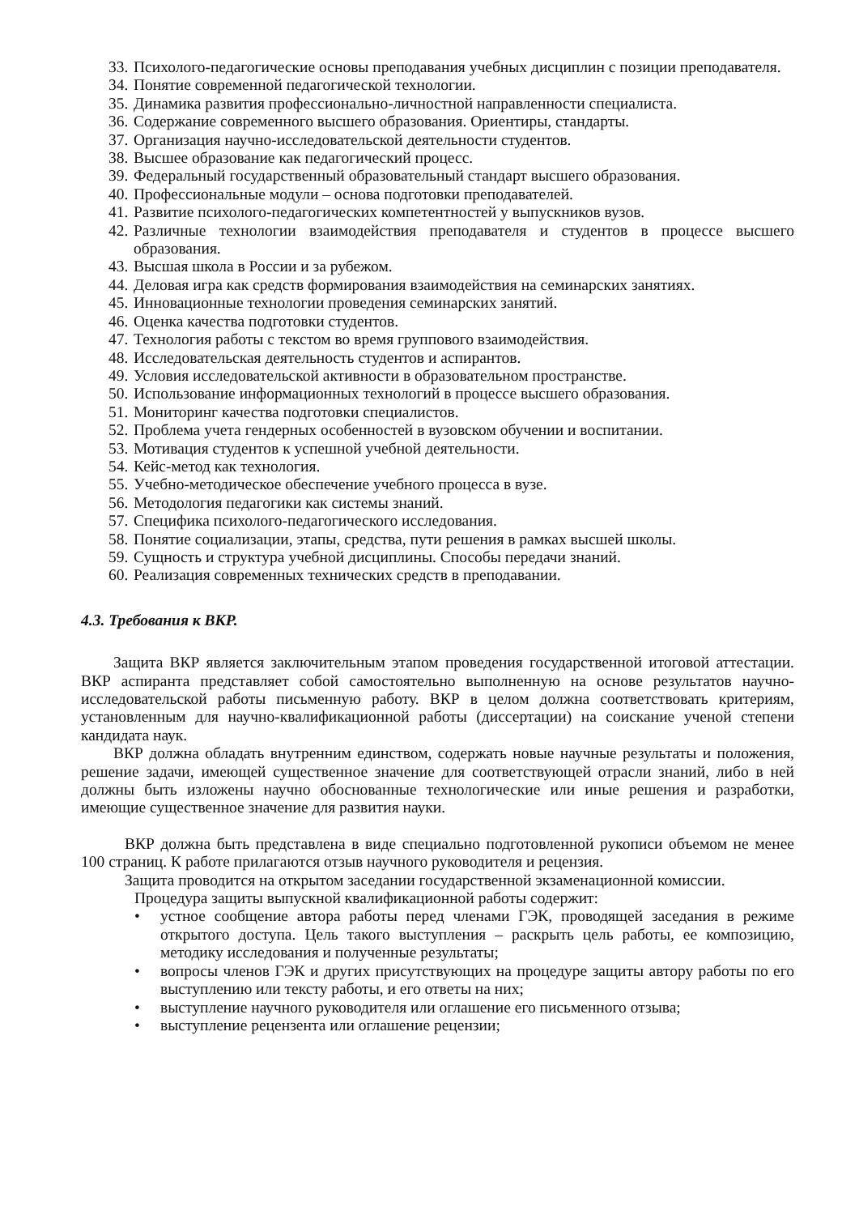33. Психолого-педагогические основы преподавания учебных дисциплин с позиции преподавателя.
34. Понятие современной педагогической технологии.
35. Динамика развития профессионально-личностной направленности специалиста.
36. Содержание современного высшего образования. Ориентиры, стандарты.
37. Организация научно-исследовательской деятельности студентов.
38. Высшее образование как педагогический процесс.
39. Федеральный государственный образовательный стандарт высшего образования.
40. Профессиональные модули – основа подготовки преподавателей.
41. Развитие психолого-педагогических компетентностей у выпускников вузов.
42. Различные технологии взаимодействия преподавателя и студентов в процессе высшего образования.
43. Высшая школа в России и за рубежом.
44. Деловая игра как средств формирования взаимодействия на семинарских занятиях.
45. Инновационные технологии проведения семинарских занятий.
46. Оценка качества подготовки студентов.
47. Технология работы с текстом во время группового взаимодействия.
48. Исследовательская деятельность студентов и аспирантов.
49. Условия исследовательской активности в образовательном пространстве.
50. Использование информационных технологий в процессе высшего образования.
51. Мониторинг качества подготовки специалистов.
52. Проблема учета гендерных особенностей в вузовском обучении и воспитании.
53. Мотивация студентов к успешной учебной деятельности.
54. Кейс-метод как технология.
55. Учебно-методическое обеспечение учебного процесса в вузе.
56. Методология педагогики как системы знаний.
57. Специфика психолого-педагогического исследования.
58. Понятие социализации, этапы, средства, пути решения в рамках высшей школы.
59. Сущность и структура учебной дисциплины. Способы передачи знаний.
60. Реализация современных технических средств в преподавании.
4.3. Требования к ВКР.
Защита ВКР является заключительным этапом проведения государственной итоговой аттестации. ВКР аспиранта представляет собой самостоятельно выполненную на основе результатов научно-исследовательской работы письменную работу. ВКР в целом должна соответствовать критериям, установленным для научно-квалификационной работы (диссертации) на соискание ученой степени кандидата наук.
ВКР должна обладать внутренним единством, содержать новые научные результаты и положения, решение задачи, имеющей существенное значение для соответствующей отрасли знаний, либо в ней должны быть изложены научно обоснованные технологические или иные решения и разработки, имеющие существенное значение для развития науки.
ВКР должна быть представлена в виде специально подготовленной рукописи объемом не менее 100 страниц. К работе прилагаются отзыв научного руководителя и рецензия.
Защита проводится на открытом заседании государственной экзаменационной комиссии.
Процедура защиты выпускной квалификационной работы содержит:
• устное сообщение автора работы перед членами ГЭК, проводящей заседания в режиме открытого доступа. Цель такого выступления – раскрыть цель работы, ее композицию, методику исследования и полученные результаты;
• вопросы членов ГЭК и других присутствующих на процедуре защиты автору работы по его выступлению или тексту работы, и его ответы на них;
• выступление научного руководителя или оглашение его письменного отзыва;
• выступление рецензента или оглашение рецензии;